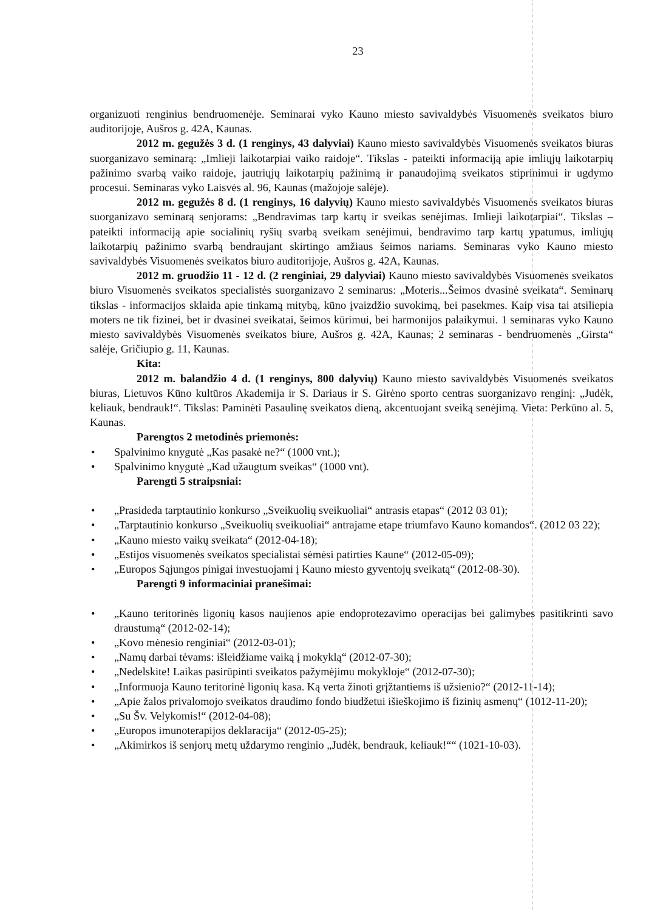23
organizuoti renginius bendruomenėje. Seminarai vyko Kauno miesto savivaldybės Visuomenės sveikatos biuro auditorijoje, Aušros g. 42A, Kaunas.
2012 m. gegužės 3 d. (1 renginys, 43 dalyviai) Kauno miesto savivaldybės Visuomenės sveikatos biuras suorganizavo seminarą: „Imlieji laikotarpiai vaiko raidoje“. Tikslas - pateikti informaciją apie imliųjų laikotarpių pažinimo svarbą vaiko raidoje, jautriųjų laikotarpių pažinimą ir panaudojimą sveikatos stiprinimui ir ugdymo procesui. Seminaras vyko Laisvės al. 96, Kaunas (mažojoje salėje).
2012 m. gegužės 8 d. (1 renginys, 16 dalyvių) Kauno miesto savivaldybės Visuomenės sveikatos biuras suorganizavo seminarą senjorams: „Bendravimas tarp kartų ir sveikas senėjimas. Imlieji laikotarpiai“. Tikslas – pateikti informaciją apie socialinių ryšių svarbą sveikam senėjimui, bendravimo tarp kartų ypatumus, imliųjų laikotarpių pažinimo svarbą bendraujant skirtingo amžiaus šeimos nariams. Seminaras vyko Kauno miesto savivaldybės Visuomenės sveikatos biuro auditorijoje, Aušros g. 42A, Kaunas.
2012 m. gruodžio 11 - 12 d. (2 renginiai, 29 dalyviai) Kauno miesto savivaldybės Visuomenės sveikatos biuro Visuomenės sveikatos specialistės suorganizavo 2 seminarus: „Moteris...Šeimos dvasinė sveikata“. Seminarų tikslas - informacijos sklaida apie tinkamą mitybą, kūno įvaizdžio suvokimą, bei pasekmes. Kaip visa tai atsiliepia moters ne tik fizinei, bet ir dvasinei sveikatai, šeimos kūrimui, bei harmonijos palaikymui. 1 seminaras vyko Kauno miesto savivaldybės Visuomenės sveikatos biure, Aušros g. 42A, Kaunas; 2 seminaras - bendruomenės „Girsta“ salėje, Gričiupio g. 11, Kaunas.
Kita:
2012 m. balandžio 4 d. (1 renginys, 800 dalyvių) Kauno miesto savivaldybės Visuomenės sveikatos biuras, Lietuvos Kūno kultūros Akademija ir S. Dariaus ir S. Girėno sporto centras suorganizavo renginį: „Judėk, keliauk, bendrauk!“. Tikslas: Paminėti Pasaulinę sveikatos dieną, akcentuojant sveiką senėjimą. Vieta: Perkūno al. 5, Kaunas.
Parengtos 2 metodinės priemonės:
• Spalvinimo knygutė „Kas pasakė ne?“ (1000 vnt.);
• Spalvinimo knygutė „Kad užaugtum sveikas“ (1000 vnt).
Parengti 5 straipsniai:
• „Prasideda tarptautinio konkurso „Sveikuolių sveikuoliai“ antrasis etapas“ (2012 03 01);
• „Tarptautinio konkurso „Sveikuolių sveikuoliai“ antrajame etape triumfavo Kauno komandos“. (2012 03 22);
• „Kauno miesto vaikų sveikata“ (2012-04-18);
• „Estijos visuomenės sveikatos specialistai sėmėsi patirties Kaune“ (2012-05-09);
• „Europos Sąjungos pinigai investuojami į Kauno miesto gyventojų sveikatą“ (2012-08-30).
Parengti 9 informaciniai pranešimai:
• „Kauno teritorinės ligonių kasos naujienos apie endoprotezavimo operacijas bei galimybes pasitikrinti savo draustumą“ (2012-02-14);
• „Kovo mėnesio renginiai“ (2012-03-01);
• „Namų darbai tėvams: išleidžiame vaiką į mokyklą“ (2012-07-30);
• „Nedelskite! Laikas pasirūpinti sveikatos pažymėjimu mokykloje“ (2012-07-30);
• „Informuoja Kauno teritorinė ligonių kasa. Ką verta žinoti grįžtantiems iš užsienio?“ (2012-11-14);
• „Apie žalos privalomojo sveikatos draudimo fondo biudžetui išieškojimo iš fizinių asmenų“ (1012-11-20);
• „Su Šv. Velykomis!“ (2012-04-08);
• „Europos imunoterapijos deklaracija“ (2012-05-25);
• „Akimirkos iš senjorų metų uždarymo renginio „Judėk, bendrauk, keliauk!““ (1021-10-03).